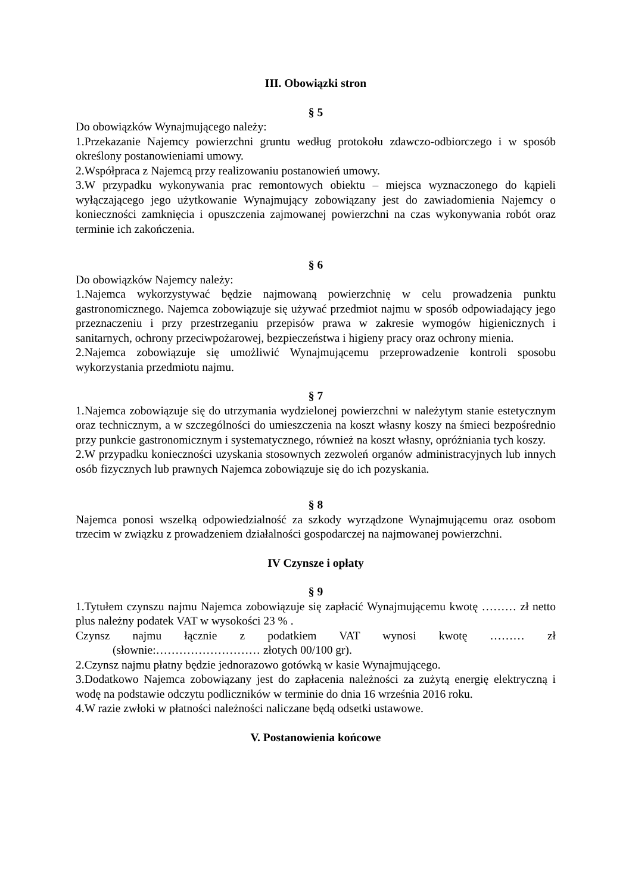III. Obowiązki stron
§ 5
Do obowiązków Wynajmującego należy:
1.Przekazanie Najemcy powierzchni gruntu według protokołu zdawczo-odbiorczego i w sposób określony postanowieniami umowy.
2.Współpraca z Najemcą przy realizowaniu postanowień umowy.
3.W przypadku wykonywania prac remontowych obiektu – miejsca wyznaczonego do kąpieli wyłączającego jego użytkowanie Wynajmujący zobowiązany jest do zawiadomienia Najemcy o konieczności zamknięcia i opuszczenia zajmowanej powierzchni na czas wykonywania robót oraz terminie ich zakończenia.
§ 6
Do obowiązków Najemcy należy:
1.Najemca wykorzystywać będzie najmowaną powierzchnię w celu prowadzenia punktu gastronomicznego. Najemca zobowiązuje się używać przedmiot najmu w sposób odpowiadający jego przeznaczeniu i przy przestrzeganiu przepisów prawa w zakresie wymogów higienicznych i sanitarnych, ochrony przeciwpożarowej, bezpieczeństwa i higieny pracy oraz ochrony mienia.
2.Najemca zobowiązuje się umożliwić Wynajmującemu przeprowadzenie kontroli sposobu wykorzystania przedmiotu najmu.
§ 7
1.Najemca zobowiązuje się do utrzymania wydzielonej powierzchni w należytym stanie estetycznym oraz technicznym, a w szczególności do umieszczenia na koszt własny koszy na śmieci bezpośrednio przy punkcie gastronomicznym i systematycznego, również na koszt własny, opróżniania tych koszy.
2.W przypadku konieczności uzyskania stosownych zezwoleń organów administracyjnych lub innych osób fizycznych lub prawnych Najemca zobowiązuje się do ich pozyskania.
§ 8
Najemca ponosi wszelką odpowiedzialność za szkody wyrządzone Wynajmującemu oraz osobom trzecim w związku z prowadzeniem działalności gospodarczej na najmowanej powierzchni.
IV Czynsze i opłaty
§ 9
1.Tytułem czynszu najmu Najemca zobowiązuje się zapłacić Wynajmującemu kwotę ……… zł netto plus należny podatek VAT w wysokości 23 % .
Czynsz najmu łącznie z podatkiem VAT wynosi kwotę ……… zł
(słownie:……………………… złotych 00/100 gr).
2.Czynsz najmu płatny będzie jednorazowo gotówką w kasie Wynajmującego.
3.Dodatkowo Najemca zobowiązany jest do zapłacenia należności za zużytą energię elektryczną i wodę na podstawie odczytu podliczników w terminie do dnia 16 września 2016 roku.
4.W razie zwłoki w płatności należności naliczane będą odsetki ustawowe.
V. Postanowienia końcowe